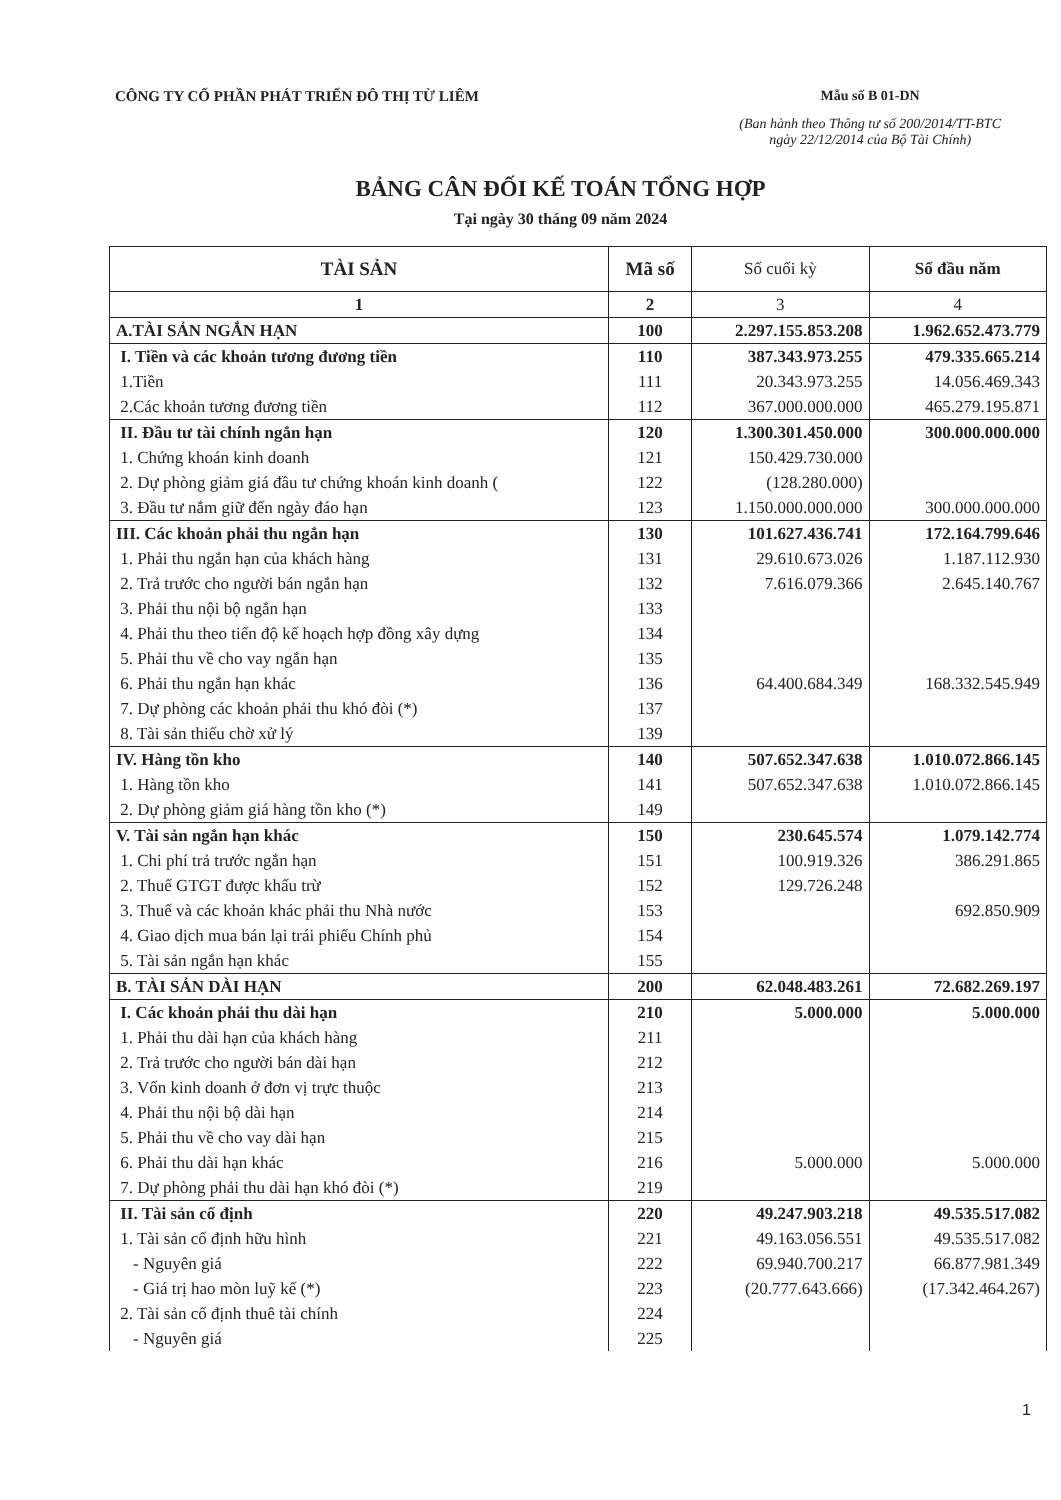CÔNG TY CỔ PHẦN PHÁT TRIỂN ĐÔ THỊ TỪ LIÊM
Mẫu số B 01-DN
(Ban hành theo Thông tư số 200/2014/TT-BTC
ngày 22/12/2014 của Bộ Tài Chính)
BẢNG CÂN ĐỐI KẾ TOÁN TỔNG HỢP
Tại ngày 30 tháng 09 năm 2024
| TÀI SẢN | Mã số | Số cuối kỳ | Số đầu năm |
| --- | --- | --- | --- |
| 1 | 2 | 3 | 4 |
| A.TÀI SẢN NGẮN HẠN | 100 | 2.297.155.853.208 | 1.962.652.473.779 |
| I. Tiền và các khoản tương đương tiền | 110 | 387.343.973.255 | 479.335.665.214 |
| 1.Tiền | 111 | 20.343.973.255 | 14.056.469.343 |
| 2.Các khoản tương đương tiền | 112 | 367.000.000.000 | 465.279.195.871 |
| II. Đầu tư tài chính ngắn hạn | 120 | 1.300.301.450.000 | 300.000.000.000 |
| 1. Chứng khoán kinh doanh | 121 | 150.429.730.000 | |
| 2. Dự phòng giảm giá đầu tư chứng khoán kinh doanh ( | 122 | (128.280.000) | |
| 3. Đầu tư nắm giữ đến ngày đáo hạn | 123 | 1.150.000.000.000 | 300.000.000.000 |
| III. Các khoản phải thu ngắn hạn | 130 | 101.627.436.741 | 172.164.799.646 |
| 1. Phải thu ngắn hạn của khách hàng | 131 | 29.610.673.026 | 1.187.112.930 |
| 2. Trả trước cho người bán ngắn hạn | 132 | 7.616.079.366 | 2.645.140.767 |
| 3. Phải thu nội bộ ngắn hạn | 133 | | |
| 4. Phải thu theo tiến độ kế hoạch hợp đồng xây dựng | 134 | | |
| 5. Phải thu về cho vay ngắn hạn | 135 | | |
| 6. Phải thu ngắn hạn khác | 136 | 64.400.684.349 | 168.332.545.949 |
| 7. Dự phòng các khoản phải thu khó đòi (*) | 137 | | |
| 8. Tài sản thiếu chờ xử lý | 139 | | |
| IV. Hàng tồn kho | 140 | 507.652.347.638 | 1.010.072.866.145 |
| 1. Hàng tồn kho | 141 | 507.652.347.638 | 1.010.072.866.145 |
| 2. Dự phòng giảm giá hàng tồn kho (*) | 149 | | |
| V. Tài sản ngắn hạn khác | 150 | 230.645.574 | 1.079.142.774 |
| 1. Chi phí trả trước ngắn hạn | 151 | 100.919.326 | 386.291.865 |
| 2. Thuế GTGT được khấu trừ | 152 | 129.726.248 | |
| 3. Thuế và các khoản khác phải thu Nhà nước | 153 | | 692.850.909 |
| 4. Giao dịch mua bán lại trái phiếu Chính phủ | 154 | | |
| 5. Tài sản ngắn hạn khác | 155 | | |
| B. TÀI SẢN DÀI HẠN | 200 | 62.048.483.261 | 72.682.269.197 |
| I. Các khoản phải thu dài hạn | 210 | 5.000.000 | 5.000.000 |
| 1. Phải thu dài hạn của khách hàng | 211 | | |
| 2. Trả trước cho người bán dài hạn | 212 | | |
| 3. Vốn kinh doanh ở đơn vị trực thuộc | 213 | | |
| 4. Phải thu nội bộ dài hạn | 214 | | |
| 5. Phải thu về cho vay dài hạn | 215 | | |
| 6. Phải thu dài hạn khác | 216 | 5.000.000 | 5.000.000 |
| 7. Dự phòng phải thu dài hạn khó đòi (*) | 219 | | |
| II. Tài sản cố định | 220 | 49.247.903.218 | 49.535.517.082 |
| 1. Tài sản cố định hữu hình | 221 | 49.163.056.551 | 49.535.517.082 |
| - Nguyên giá | 222 | 69.940.700.217 | 66.877.981.349 |
| - Giá trị hao mòn luỹ kế (*) | 223 | (20.777.643.666) | (17.342.464.267) |
| 2. Tài sản cố định thuê tài chính | 224 | | |
| - Nguyên giá | 225 | | |
1